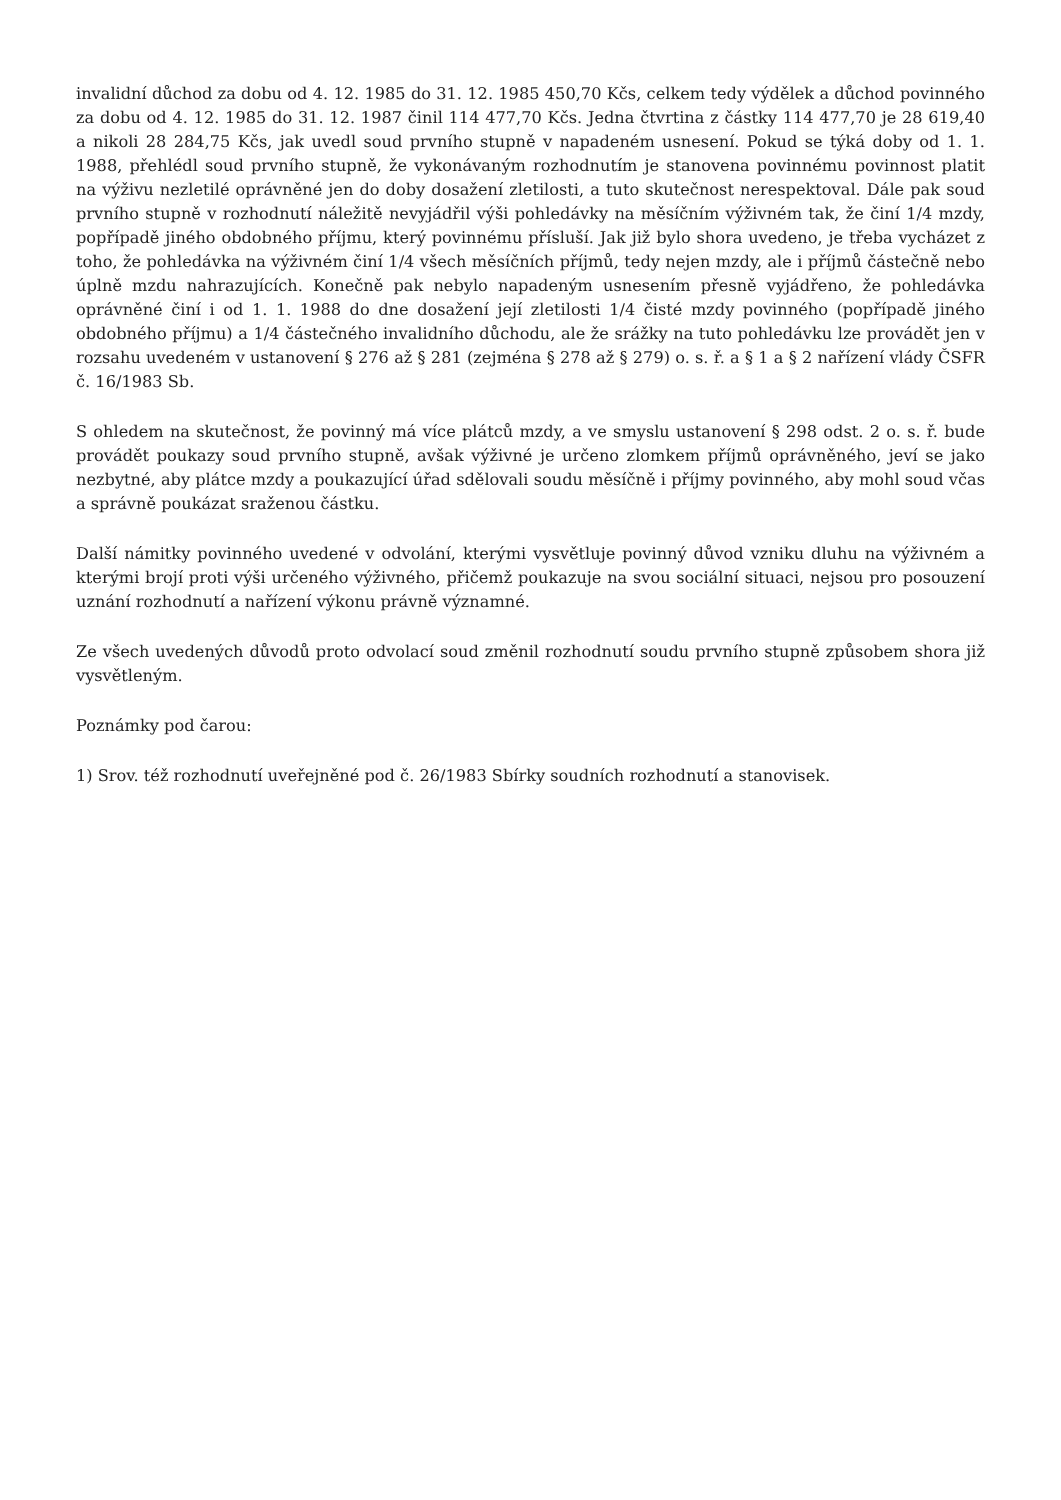invalidní důchod za dobu od 4. 12. 1985 do 31. 12. 1985 450,70 Kčs, celkem tedy výdělek a důchod povinného za dobu od 4. 12. 1985 do 31. 12. 1987 činil 114 477,70 Kčs. Jedna čtvrtina z částky 114 477,70 je 28 619,40 a nikoli 28 284,75 Kčs, jak uvedl soud prvního stupně v napadeném usnesení. Pokud se týká doby od 1. 1. 1988, přehlédl soud prvního stupně, že vykonávaným rozhodnutím je stanovena povinnému povinnost platit na výživu nezletilé oprávněné jen do doby dosažení zletilosti, a tuto skutečnost nerespektoval. Dále pak soud prvního stupně v rozhodnutí náležitě nevyjádřil výši pohledávky na měsíčním výživném tak, že činí 1/4 mzdy, popřípadě jiného obdobného příjmu, který povinnému přísluší. Jak již bylo shora uvedeno, je třeba vycházet z toho, že pohledávka na výživném činí 1/4 všech měsíčních příjmů, tedy nejen mzdy, ale i příjmů částečně nebo úplně mzdu nahrazujících. Konečně pak nebylo napadeným usnesením přesně vyjádřeno, že pohledávka oprávněné činí i od 1. 1. 1988 do dne dosažení její zletilosti 1/4 čisté mzdy povinného (popřípadě jiného obdobného příjmu) a 1/4 částečného invalidního důchodu, ale že srážky na tuto pohledávku lze provádět jen v rozsahu uvedeném v ustanovení § 276 až § 281 (zejména § 278 až § 279) o. s. ř. a § 1 a § 2 nařízení vlády ČSFR č. 16/1983 Sb.
S ohledem na skutečnost, že povinný má více plátců mzdy, a ve smyslu ustanovení § 298 odst. 2 o. s. ř. bude provádět poukazy soud prvního stupně, avšak výživné je určeno zlomkem příjmů oprávněného, jeví se jako nezbytné, aby plátce mzdy a poukazující úřad sdělovali soudu měsíčně i příjmy povinného, aby mohl soud včas a správně poukázat sraženou částku.
Další námitky povinného uvedené v odvolání, kterými vysvětluje povinný důvod vzniku dluhu na výživném a kterými brojí proti výši určeného výživného, přičemž poukazuje na svou sociální situaci, nejsou pro posouzení uznání rozhodnutí a nařízení výkonu právně významné.
Ze všech uvedených důvodů proto odvolací soud změnil rozhodnutí soudu prvního stupně způsobem shora již vysvětleným.
Poznámky pod čarou:
1) Srov. též rozhodnutí uveřejněné pod č. 26/1983 Sbírky soudních rozhodnutí a stanovisek.